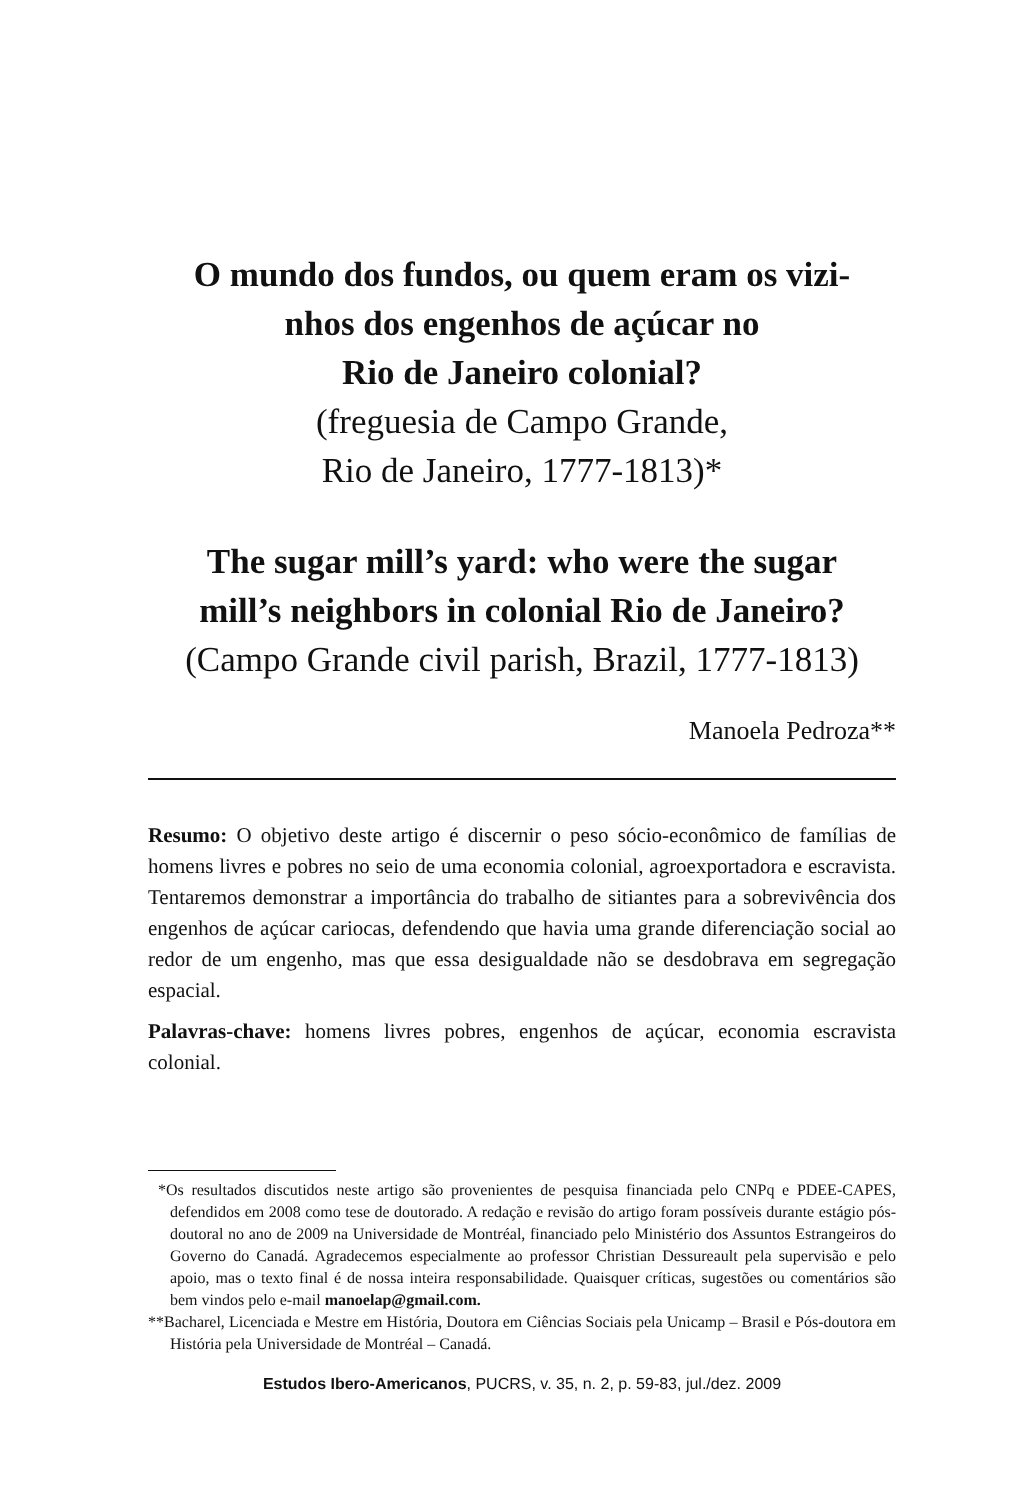O mundo dos fundos, ou quem eram os vizi-
nhos dos engenhos de açúcar no
Rio de Janeiro colonial?
(freguesia de Campo Grande,
Rio de Janeiro, 1777-1813)*
The sugar mill’s yard: who were the sugar
mill’s neighbors in colonial Rio de Janeiro?
(Campo Grande civil parish, Brazil, 1777-1813)
Manoela Pedroza**
Resumo: O objetivo deste artigo é discernir o peso sócio-econômico de famílias de homens livres e pobres no seio de uma economia colonial, agroexportadora e escravista. Tentaremos demonstrar a importância do trabalho de sitiantes para a sobrevivência dos engenhos de açúcar cariocas, defendendo que havia uma grande diferenciação social ao redor de um engenho, mas que essa desigualdade não se desdobrava em segregação espacial.
Palavras-chave: homens livres pobres, engenhos de açúcar, economia escravista colonial.
*Os resultados discutidos neste artigo são provenientes de pesquisa financiada pelo CNPq e PDEE-CAPES, defendidos em 2008 como tese de doutorado. A redação e revisão do artigo foram possíveis durante estágio pós-doutoral no ano de 2009 na Universidade de Montréal, financiado pelo Ministério dos Assuntos Estrangeiros do Governo do Canadá. Agradecemos especialmente ao professor Christian Dessureault pela supervisão e pelo apoio, mas o texto final é de nossa inteira responsabilidade. Quaisquer críticas, sugestões ou comentários são bem vindos pelo e-mail manoelap@gmail.com.
**Bacharel, Licenciada e Mestre em História, Doutora em Ciências Sociais pela Unicamp – Brasil e Pós-doutora em História pela Universidade de Montréal – Canadá.
Estudos Ibero-Americanos, PUCRS, v. 35, n. 2, p. 59-83, jul./dez. 2009